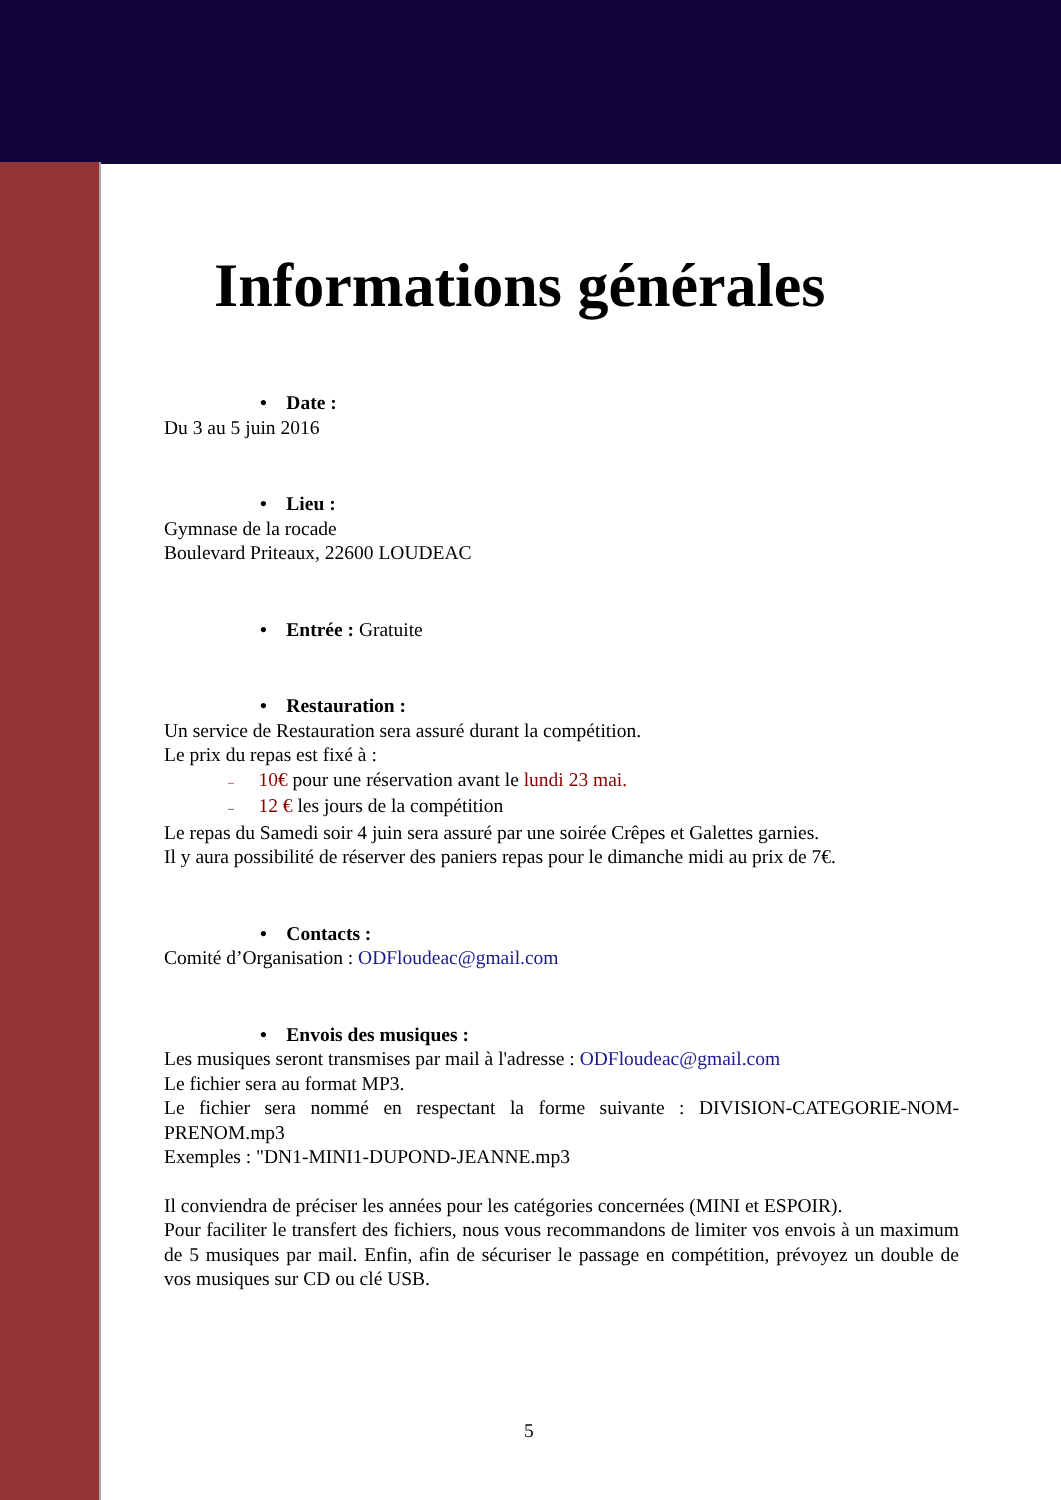Informations générales
• Date :
Du 3 au 5 juin 2016
• Lieu :
Gymnase de la rocade
Boulevard Priteaux, 22600 LOUDEAC
• Entrée : Gratuite
• Restauration :
Un service de Restauration sera assuré durant la compétition.
Le prix du repas est fixé à :
– 10€ pour une réservation avant le lundi 23 mai.
– 12 € les jours de la compétition
Le repas du Samedi soir 4 juin sera assuré par une soirée Crêpes et Galettes garnies.
Il y aura possibilité de réserver des paniers repas pour le dimanche midi au prix de 7€.
• Contacts :
Comité d’Organisation : ODFloudeac@gmail.com
• Envois des musiques :
Les musiques seront transmises par mail à l'adresse : ODFloudeac@gmail.com
Le fichier sera au format MP3.
Le fichier sera nommé en respectant la forme suivante : DIVISION-CATEGORIE-NOM-PRENOM.mp3
Exemples : "DN1-MINI1-DUPOND-JEANNE.mp3
Il conviendra de préciser les années pour les catégories concernées (MINI et ESPOIR).
Pour faciliter le transfert des fichiers, nous vous recommandons de limiter vos envois à un maximum de 5 musiques par mail. Enfin, afin de sécuriser le passage en compétition, prévoyez un double de vos musiques sur CD ou clé USB.
5